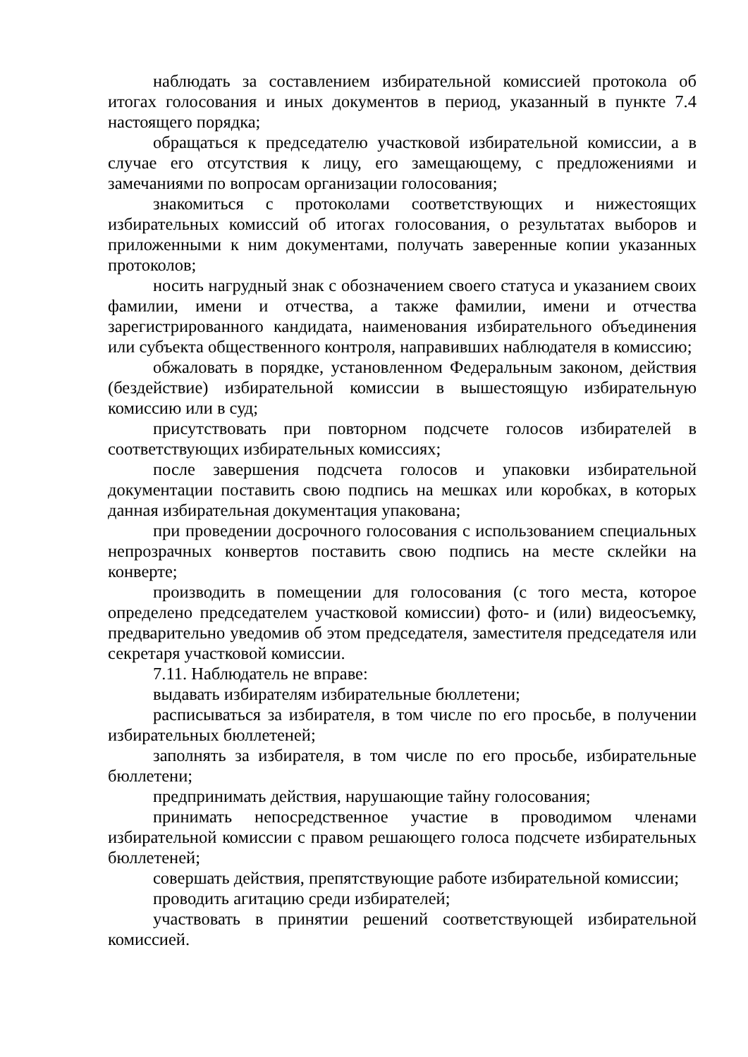наблюдать за составлением избирательной комиссией протокола об итогах голосования и иных документов в период, указанный в пункте 7.4 настоящего порядка;
обращаться к председателю участковой избирательной комиссии, а в случае его отсутствия к лицу, его замещающему, с предложениями и замечаниями по вопросам организации голосования;
знакомиться с протоколами соответствующих и нижестоящих избирательных комиссий об итогах голосования, о результатах выборов и приложенными к ним документами, получать заверенные копии указанных протоколов;
носить нагрудный знак с обозначением своего статуса и указанием своих фамилии, имени и отчества, а также фамилии, имени и отчества зарегистрированного кандидата, наименования избирательного объединения или субъекта общественного контроля, направивших наблюдателя в комиссию;
обжаловать в порядке, установленном Федеральным законом, действия (бездействие) избирательной комиссии в вышестоящую избирательную комиссию или в суд;
присутствовать при повторном подсчете голосов избирателей в соответствующих избирательных комиссиях;
после завершения подсчета голосов и упаковки избирательной документации поставить свою подпись на мешках или коробках, в которых данная избирательная документация упакована;
при проведении досрочного голосования с использованием специальных непрозрачных конвертов поставить свою подпись на месте склейки на конверте;
производить в помещении для голосования (с того места, которое определено председателем участковой комиссии) фото- и (или) видеосъемку, предварительно уведомив об этом председателя, заместителя председателя или секретаря участковой комиссии.
7.11. Наблюдатель не вправе:
выдавать избирателям избирательные бюллетени;
расписываться за избирателя, в том числе по его просьбе, в получении избирательных бюллетеней;
заполнять за избирателя, в том числе по его просьбе, избирательные бюллетени;
предпринимать действия, нарушающие тайну голосования;
принимать непосредственное участие в проводимом членами избирательной комиссии с правом решающего голоса подсчете избирательных бюллетеней;
совершать действия, препятствующие работе избирательной комиссии;
проводить агитацию среди избирателей;
участвовать в принятии решений соответствующей избирательной комиссией.